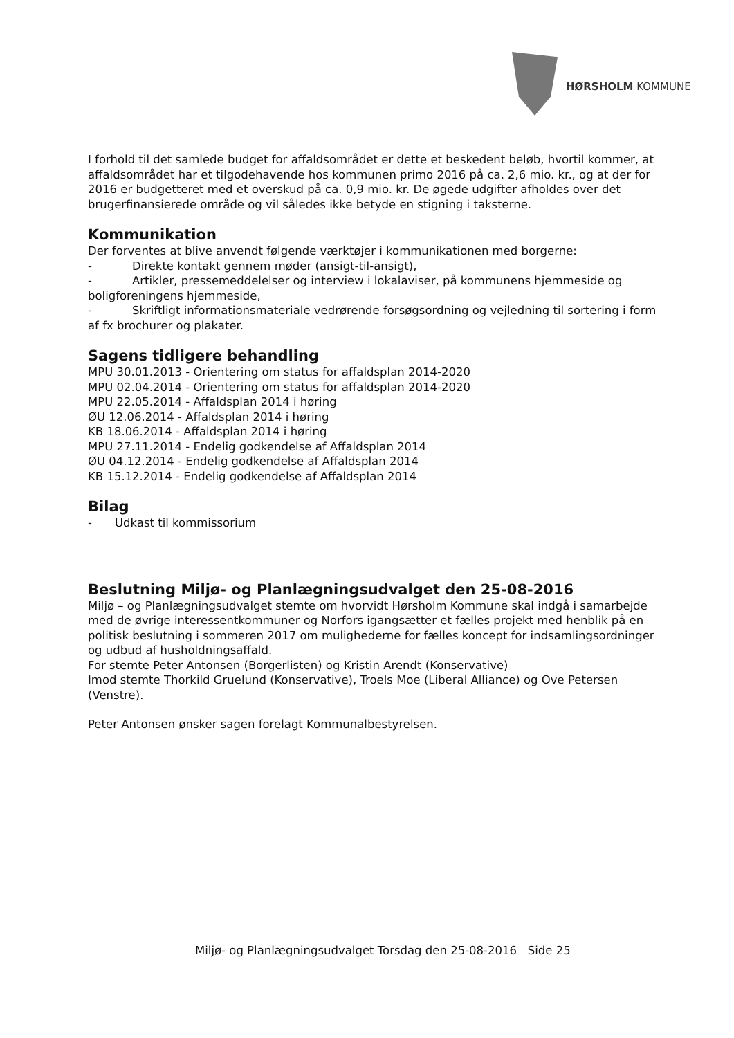HØRSHOLM KOMMUNE
I forhold til det samlede budget for affaldsområdet er dette et beskedent beløb, hvortil kommer, at affaldsområdet har et tilgodehavende hos kommunen primo 2016 på ca. 2,6 mio. kr., og at der for 2016 er budgetteret med et overskud på ca. 0,9 mio. kr. De øgede udgifter afholdes over det brugerfinansierede område og vil således ikke betyde en stigning i taksterne.
Kommunikation
Der forventes at blive anvendt følgende værktøjer i kommunikationen med borgerne:
- Direkte kontakt gennem møder (ansigt-til-ansigt),
- Artikler, pressemeddelelser og interview i lokalaviser, på kommunens hjemmeside og boligforeningens hjemmeside,
- Skriftligt informationsmateriale vedrørende forsøgsordning og vejledning til sortering i form af fx brochurer og plakater.
Sagens tidligere behandling
MPU 30.01.2013 - Orientering om status for affaldsplan 2014-2020
MPU 02.04.2014 - Orientering om status for affaldsplan 2014-2020
MPU 22.05.2014 - Affaldsplan 2014 i høring
ØU 12.06.2014 - Affaldsplan 2014 i høring
KB 18.06.2014 - Affaldsplan 2014 i høring
MPU 27.11.2014 - Endelig godkendelse af Affaldsplan 2014
ØU 04.12.2014 - Endelig godkendelse af Affaldsplan 2014
KB 15.12.2014 - Endelig godkendelse af Affaldsplan 2014
Bilag
- Udkast til kommissorium
Beslutning Miljø- og Planlægningsudvalget den 25-08-2016
Miljø – og Planlægningsudvalget stemte om hvorvidt Hørsholm Kommune skal indgå i samarbejde med de øvrige interessentkommuner og Norfors igangsætter et fælles projekt med henblik på en politisk beslutning i sommeren 2017 om mulighederne for fælles koncept for indsamlingsordninger og udbud af husholdningsaffald.
For stemte Peter Antonsen (Borgerlisten) og Kristin Arendt (Konservative)
Imod stemte Thorkild Gruelund (Konservative), Troels Moe (Liberal Alliance) og Ove Petersen (Venstre).
Peter Antonsen ønsker sagen forelagt Kommunalbestyrelsen.
Miljø- og Planlægningsudvalget Torsdag den 25-08-2016 Side 25